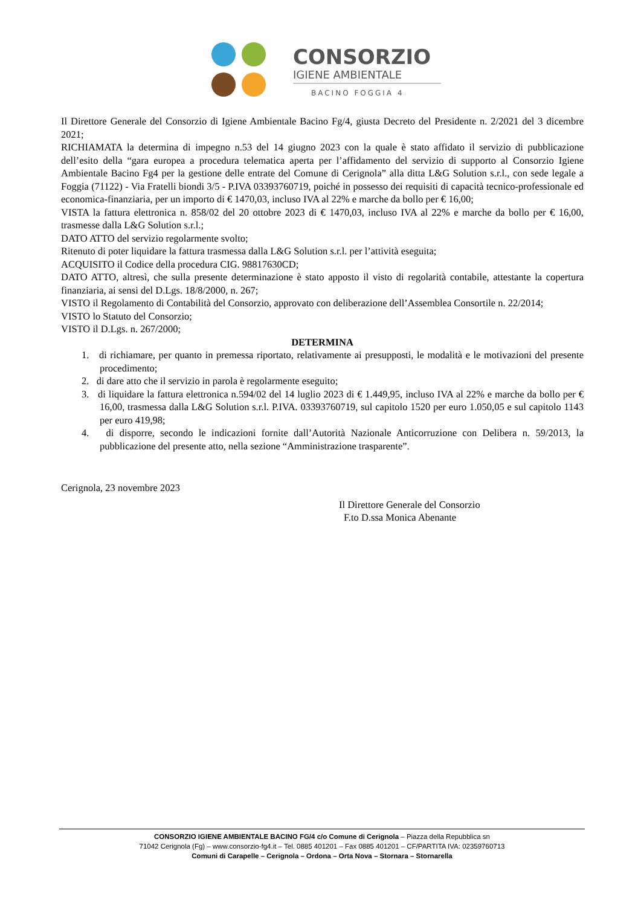CONSORZIO
IGIENE AMBIENTALE
BACINO FOGGIA 4
Il Direttore Generale del Consorzio di Igiene Ambientale Bacino Fg/4, giusta Decreto del Presidente n. 2/2021 del 3 dicembre 2021;
RICHIAMATA la determina di impegno n.53 del 14 giugno 2023 con la quale è stato affidato il servizio di pubblicazione dell’esito della “gara europea a procedura telematica aperta per l’affidamento del servizio di supporto al Consorzio Igiene Ambientale Bacino Fg4 per la gestione delle entrate del Comune di Cerignola” alla ditta L&G Solution s.r.l., con sede legale a Foggia (71122) - Via Fratelli biondi 3/5 - P.IVA 03393760719, poiché in possesso dei requisiti di capacità tecnico-professionale ed economica-finanziaria, per un importo di € 1470,03, incluso IVA al 22% e marche da bollo per € 16,00;
VISTA la fattura elettronica n. 858/02 del 20 ottobre 2023 di € 1470,03, incluso IVA al 22% e marche da bollo per € 16,00, trasmesse dalla L&G Solution s.r.l.;
DATO ATTO del servizio regolarmente svolto;
Ritenuto di poter liquidare la fattura trasmessa dalla L&G Solution s.r.l. per l’attività eseguita;
ACQUISITO il Codice della procedura CIG. 98817630CD;
DATO ATTO, altresì, che sulla presente determinazione è stato apposto il visto di regolarità contabile, attestante la copertura finanziaria, ai sensi del D.Lgs. 18/8/2000, n. 267;
VISTO il Regolamento di Contabilità del Consorzio, approvato con deliberazione dell’Assemblea Consortile n. 22/2014;
VISTO lo Statuto del Consorzio;
VISTO il D.Lgs. n. 267/2000;
DETERMINA
1. di richiamare, per quanto in premessa riportato, relativamente ai presupposti, le modalità e le motivazioni del presente procedimento;
2. di dare atto che il servizio in parola è regolarmente eseguito;
3. di liquidare la fattura elettronica n.594/02 del 14 luglio 2023 di € 1.449,95, incluso IVA al 22% e marche da bollo per € 16,00, trasmessa dalla L&G Solution s.r.l. P.IVA. 03393760719, sul capitolo 1520 per euro 1.050,05 e sul capitolo 1143 per euro 419,98;
4. di disporre, secondo le indicazioni fornite dall’Autorità Nazionale Anticorruzione con Delibera n. 59/2013, la pubblicazione del presente atto, nella sezione “Amministrazione trasparente”.
Cerignola, 23 novembre 2023
Il Direttore Generale del Consorzio
F.to D.ssa Monica Abenante
CONSORZIO IGIENE AMBIENTALE BACINO FG/4 c/o Comune di Cerignola – Piazza della Repubblica sn
71042 Cerignola (Fg) – www.consorzio-fg4.it – Tel. 0885 401201 – Fax 0885 401201 – CF/PARTITA IVA: 02359760713
Comuni di Carapelle – Cerignola – Ordona – Orta Nova – Stornara – Stornarella